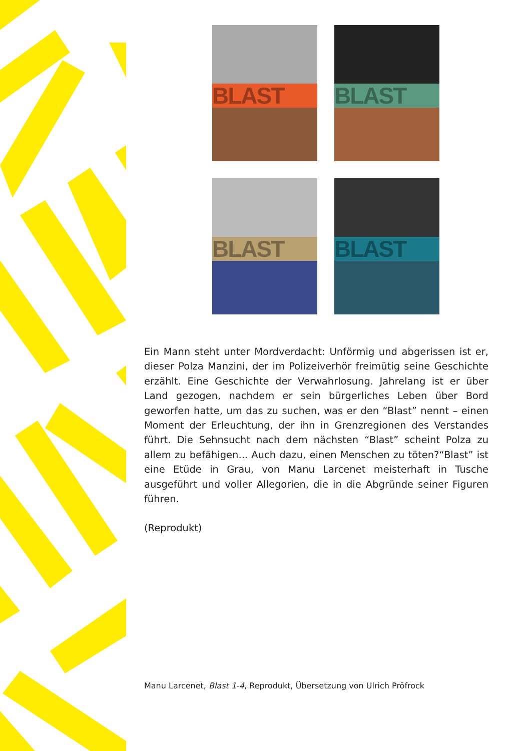BLAST BLAST
BLAST BLAST
Ein Mann steht unter Mordverdacht: Unförmig und abgerissen ist er, dieser Polza Manzini, der im Polizeiverhör freimütig seine Geschichte erzählt. Eine Geschichte der Verwahrlosung. Jahrelang ist er über Land gezogen, nachdem er sein bürgerliches Leben über Bord geworfen hatte, um das zu suchen, was er den “Blast” nennt – einen Moment der Erleuchtung, der ihn in Grenzregionen des Verstandes führt. Die Sehnsucht nach dem nächsten “Blast” scheint Polza zu allem zu befähigen... Auch dazu, einen Menschen zu töten?“Blast” ist eine Etüde in Grau, von Manu Larcenet meisterhaft in Tusche ausgeführt und voller Allegorien, die in die Abgründe seiner Figuren führen.
(Reprodukt)
Manu Larcenet, Blast 1-4, Reprodukt, Übersetzung von Ulrich Pröfrock